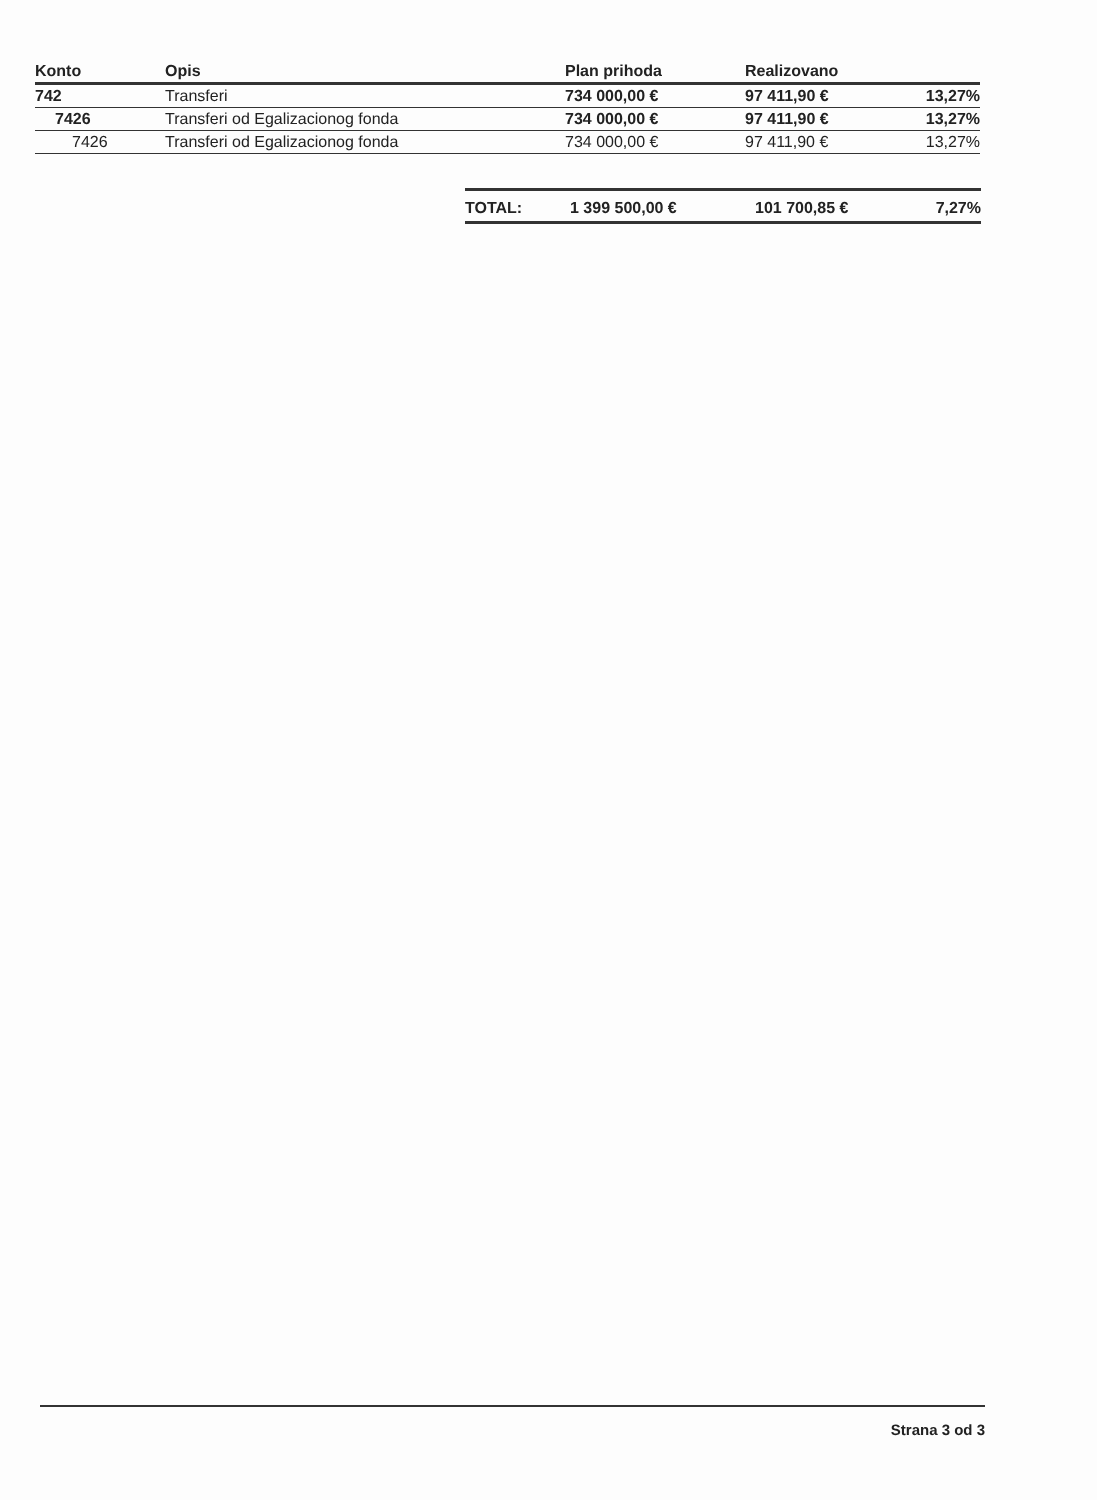| Konto | Opis | Plan prihoda | Realizovano | |
| --- | --- | --- | --- | --- |
| 742 | Transferi | 734 000,00 € | 97 411,90 € | 13,27% |
| 7426 | Transferi od Egalizacionog fonda | 734 000,00 € | 97 411,90 € | 13,27% |
| 7426 | Transferi od Egalizacionog fonda | 734 000,00 € | 97 411,90 € | 13,27% |
| TOTAL: | 1 399 500,00 € | 101 700,85 € | 7,27% |
Strana 3 od 3